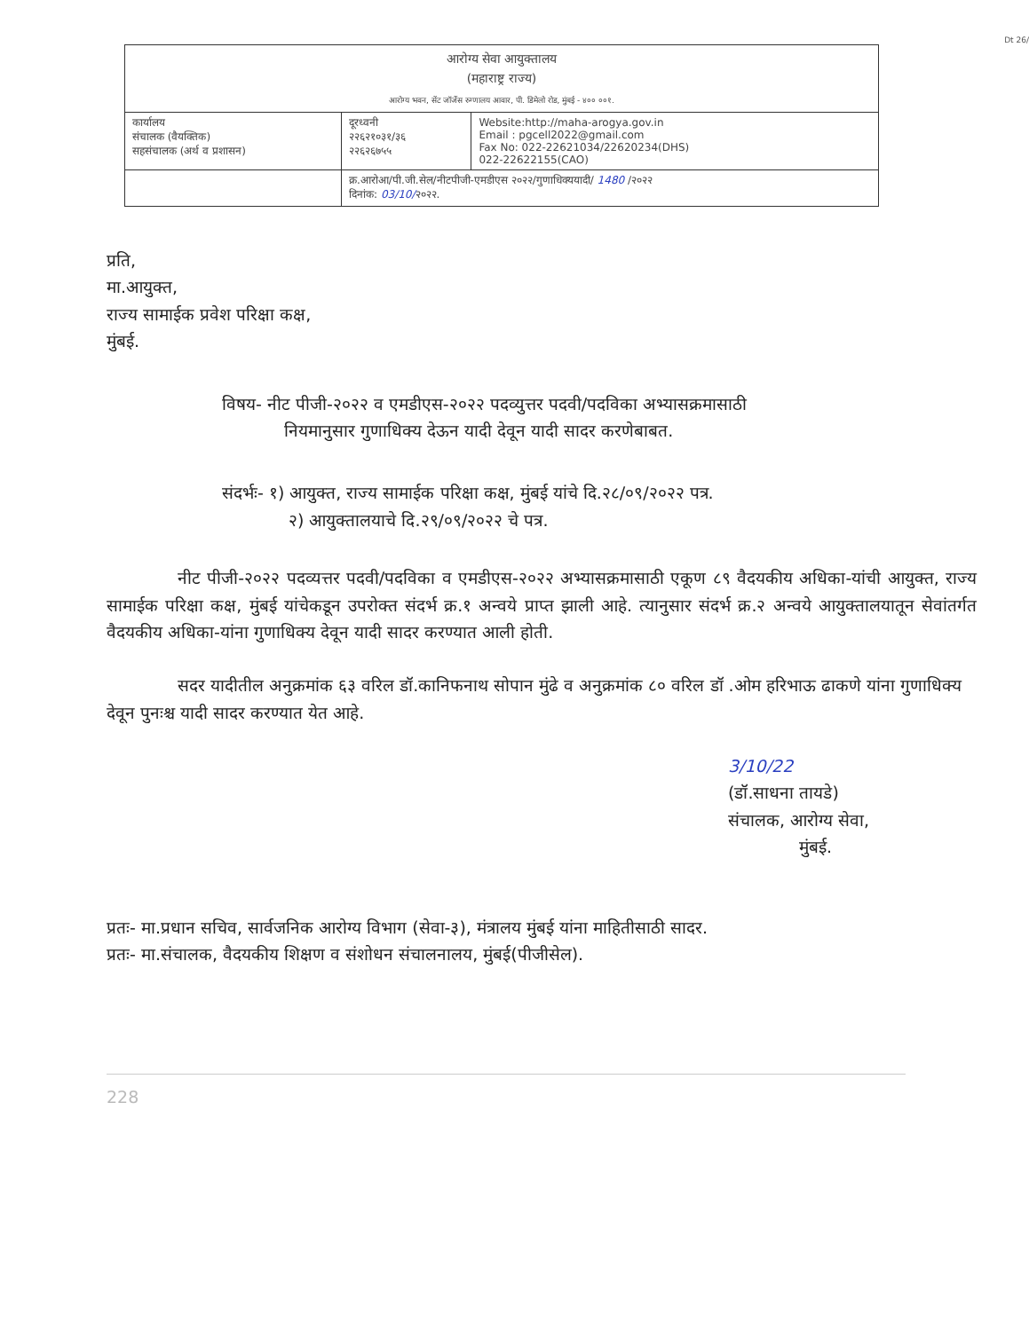Dt 26/
| आरोग्य सेवा आयुक्तालय (महाराष्ट्र राज्य) आरोग्य भवन, सेंट जॉर्जेस रुग्णालय आवार, पी. डिमेलो रोड, मुंबई - ४०० ००१. | | |
| कार्यालय संचालक (वैयक्तिक) सहसंचालक (अर्थ व प्रशासन) | दूरध्वनी २२६२१०३१/३६ २२६२६७५५ | Website:http://maha-arogya.gov.in Email : pgcell2022@gmail.com Fax No: 022-22621034/22620234(DHS) 022-22622155(CAO) |
| | क्र.आरोआ/पी.जी.सेल/नीटपीजी-एमडीएस २०२२/गुणाधिक्ययादी/ 1480 /२०२२ दिनांक: 03/10/ २०२२. | |
प्रति,
मा.आयुक्त,
राज्य सामाईक प्रवेश परिक्षा कक्ष,
मुंबई.
विषय- नीट पीजी-२०२२ व एमडीएस-२०२२ पदव्युत्तर पदवी/पदविका अभ्यासक्रमासाठी
नियमानुसार गुणाधिक्य देऊन यादी देवून यादी सादर करणेबाबत.
संदर्भः- १) आयुक्त, राज्य सामाईक परिक्षा कक्ष, मुंबई यांचे दि.२८/०९/२०२२ पत्र.
२) आयुक्तालयाचे दि.२९/०९/२०२२ चे पत्र.
नीट पीजी-२०२२ पदव्यत्तर पदवी/पदविका व एमडीएस-२०२२ अभ्यासक्रमासाठी एकूण ८९ वैदयकीय अधिका-यांची आयुक्त, राज्य सामाईक परिक्षा कक्ष, मुंबई यांचेकडून उपरोक्त संदर्भ क्र.१ अन्वये प्राप्त झाली आहे. त्यानुसार संदर्भ क्र.२ अन्वये आयुक्तालयातून सेवांतर्गत वैदयकीय अधिका-यांना गुणाधिक्य देवून यादी सादर करण्यात आली होती.
सदर यादीतील अनुक्रमांक ६३ वरिल डॉ.कानिफनाथ सोपान मुंढे व अनुक्रमांक ८० वरिल डॉ .ओम हरिभाऊ ढाकणे यांना गुणाधिक्य देवून पुनःश्च यादी सादर करण्यात येत आहे.
3/10/22
(डॉ.साधना तायडे)
संचालक, आरोग्य सेवा,
मुंबई.
प्रतः- मा.प्रधान सचिव, सार्वजनिक आरोग्य विभाग (सेवा-३), मंत्रालय मुंबई यांना माहितीसाठी सादर.
प्रतः- मा.संचालक, वैदयकीय शिक्षण व संशोधन संचालनालय, मुंबई(पीजीसेल).
228